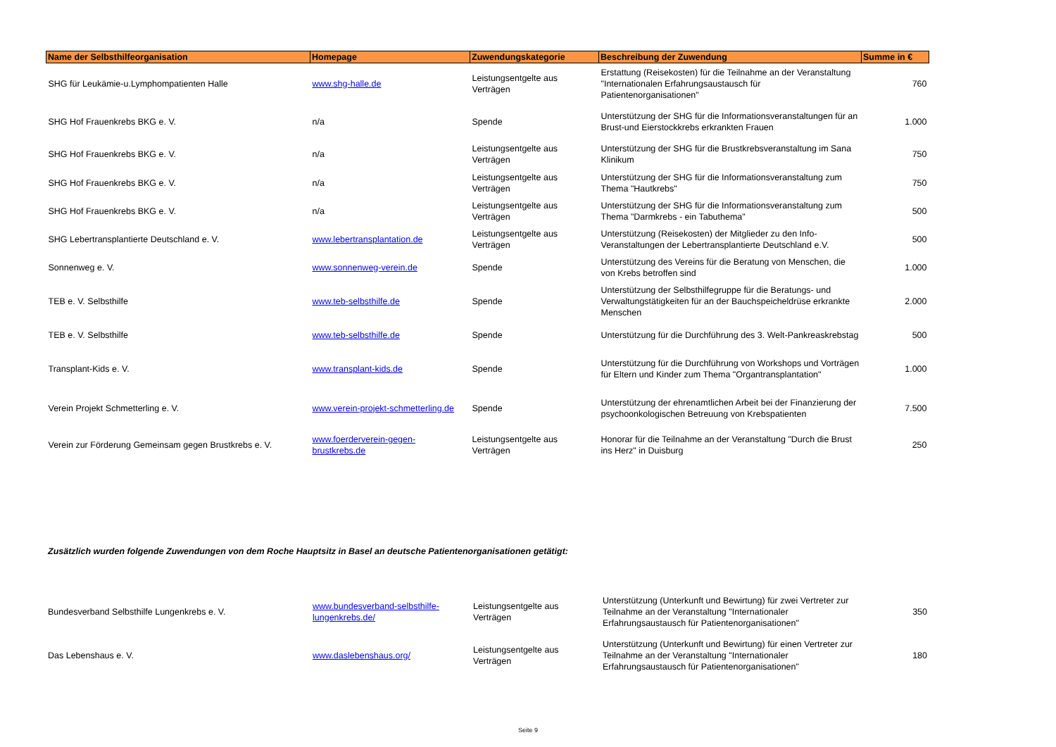| Name der Selbsthilfeorganisation | Homepage | Zuwendungskategorie | Beschreibung der Zuwendung | Summe in € |
| --- | --- | --- | --- | --- |
| SHG für Leukämie-u.Lymphompatienten Halle | www.shg-halle.de | Leistungsentgelte aus Verträgen | Erstattung (Reisekosten) für die Teilnahme an der Veranstaltung "Internationalen Erfahrungsaustausch für Patientenorganisationen" | 760 |
| SHG Hof Frauenkrebs BKG e. V. | n/a | Spende | Unterstützung der SHG für die Informationsveranstaltungen für an Brust-und Eierstockkrebs erkrankten Frauen | 1.000 |
| SHG Hof Frauenkrebs BKG e. V. | n/a | Leistungsentgelte aus Verträgen | Unterstützung der SHG für die Brustkrebsveranstaltung im Sana Klinikum | 750 |
| SHG Hof Frauenkrebs BKG e. V. | n/a | Leistungsentgelte aus Verträgen | Unterstützung der SHG für die Informationsveranstaltung zum Thema "Hautkrebs" | 750 |
| SHG Hof Frauenkrebs BKG e. V. | n/a | Leistungsentgelte aus Verträgen | Unterstützung der SHG für die Informationsveranstaltung zum Thema "Darmkrebs - ein Tabuthema" | 500 |
| SHG Lebertransplantierte Deutschland e. V. | www.lebertransplantation.de | Leistungsentgelte aus Verträgen | Unterstützung (Reisekosten) der Mitglieder zu den Info-Veranstaltungen der Lebertransplantierte Deutschland e.V. | 500 |
| Sonnenweg e. V. | www.sonnenweg-verein.de | Spende | Unterstützung des Vereins für die Beratung von Menschen, die von Krebs betroffen sind | 1.000 |
| TEB e. V. Selbsthilfe | www.teb-selbsthilfe.de | Spende | Unterstützung der Selbsthilfegruppe für die Beratungs- und Verwaltungstätigkeiten für an der Bauchspeicheldrüse erkrankte Menschen | 2.000 |
| TEB e. V. Selbsthilfe | www.teb-selbsthilfe.de | Spende | Unterstützung für die Durchführung des 3. Welt-Pankreaskrebstag | 500 |
| Transplant-Kids e. V. | www.transplant-kids.de | Spende | Unterstützung für die Durchführung von Workshops und Vorträgen für Eltern und Kinder zum Thema "Organtransplantation" | 1.000 |
| Verein Projekt Schmetterling e. V. | www.verein-projekt-schmetterling.de | Spende | Unterstützung der ehrenamtlichen Arbeit bei der Finanzierung der psychoonkologischen Betreuung von Krebspatienten | 7.500 |
| Verein zur Förderung Gemeinsam gegen Brustkrebs e. V. | www.foerderverein-gegen-brustkrebs.de | Leistungsentgelte aus Verträgen | Honorar für die Teilnahme an der Veranstaltung "Durch die Brust ins Herz" in Duisburg | 250 |
Zusätzlich wurden folgende Zuwendungen von dem Roche Hauptsitz in Basel an deutsche Patientenorganisationen getätigt:
| Bundesverband Selbsthilfe Lungenkrebs e. V. | www.bundesverband-selbsthilfe-lungenkrebs.de/ | Leistungsentgelte aus Verträgen | Unterstützung (Unterkunft und Bewirtung) für zwei Vertreter zur Teilnahme an der Veranstaltung "Internationaler Erfahrungsaustausch für Patientenorganisationen" | 350 |
| Das Lebenshaus e. V. | www.daslebenshaus.org/ | Leistungsentgelte aus Verträgen | Unterstützung (Unterkunft und Bewirtung) für einen Vertreter zur Teilnahme an der Veranstaltung "Internationaler Erfahrungsaustausch für Patientenorganisationen" | 180 |
Seite 9